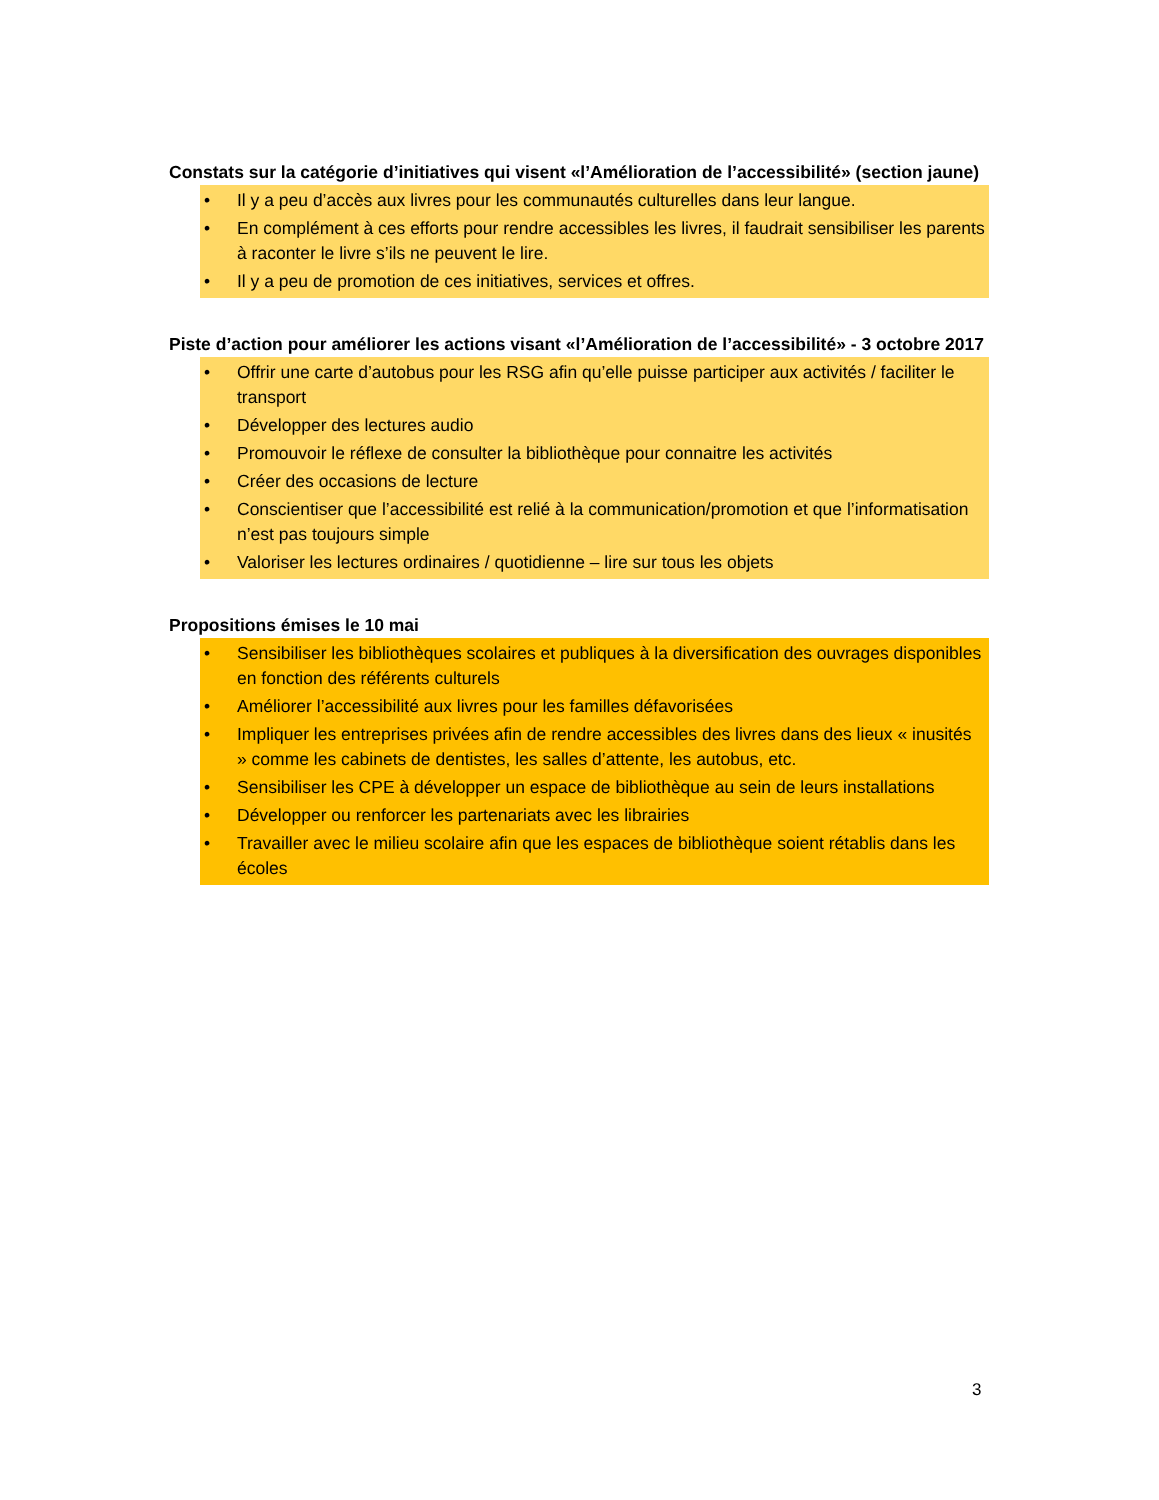Constats sur la catégorie d’initiatives qui visent «l’Amélioration de l’accessibilité» (section jaune)
• Il y a peu d’accès aux livres pour les communautés culturelles dans leur langue.
• En complément à ces efforts pour rendre accessibles les livres, il faudrait sensibiliser les parents à raconter le livre s’ils ne peuvent le lire.
• Il y a peu de promotion de ces initiatives, services et offres.
Piste d’action pour améliorer les actions visant «l’Amélioration de l’accessibilité» - 3 octobre 2017
• Offrir une carte d’autobus pour les RSG afin qu’elle puisse participer aux activités / faciliter le transport
• Développer des lectures audio
• Promouvoir le réflexe de consulter la bibliothèque pour connaitre les activités
• Créer des occasions de lecture
• Conscientiser que l’accessibilité est relié à la communication/promotion et que l’informatisation n’est pas toujours simple
• Valoriser les lectures ordinaires / quotidienne – lire sur tous les objets
Propositions émises le 10 mai
• Sensibiliser les bibliothèques scolaires et publiques à la diversification des ouvrages disponibles en fonction des référents culturels
• Améliorer l’accessibilité aux livres pour les familles défavorisées
• Impliquer les entreprises privées afin de rendre accessibles des livres dans des lieux « inusités » comme les cabinets de dentistes, les salles d’attente, les autobus, etc.
• Sensibiliser les CPE à développer un espace de bibliothèque au sein de leurs installations
• Développer ou renforcer les partenariats avec les librairies
• Travailler avec le milieu scolaire afin que les espaces de bibliothèque soient rétablis dans les écoles
3